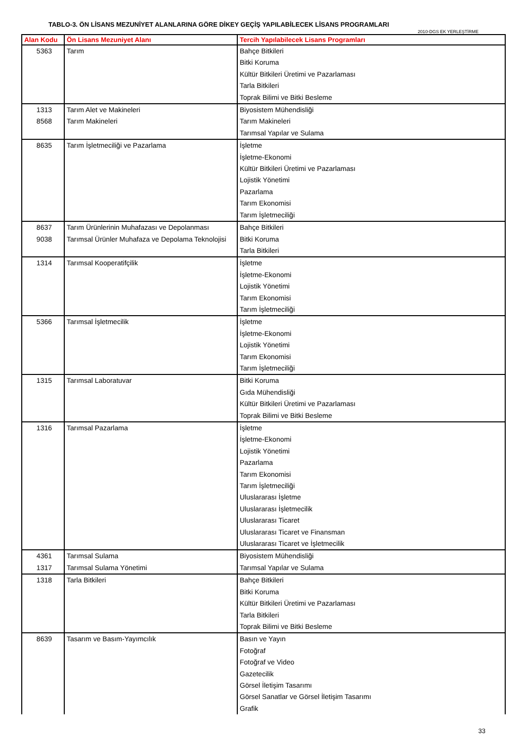TABLO-3. ÖN LİSANS MEZUNİYET ALANLARINA GÖRE DİKEY GEÇİŞ YAPILABİLECEK LİSANS PROGRAMLARI
2010-DGS EK YERLEŞTİRME
| Alan Kodu | Ön Lisans Mezuniyet Alanı | Tercih Yapılabilecek Lisans Programları |
| --- | --- | --- |
| 5363 | Tarım | Bahçe Bitkileri Bitki Koruma Kültür Bitkileri Üretimi ve Pazarlaması Tarla Bitkileri Toprak Bilimi ve Bitki Besleme |
| 1313 8568 | Tarım Alet ve Makineleri Tarım Makineleri | Biyosistem Mühendisliği Tarım Makineleri Tarımsal Yapılar ve Sulama |
| 8635 | Tarım İşletmeciliği ve Pazarlama | İşletme İşletme-Ekonomi Kültür Bitkileri Üretimi ve Pazarlaması Lojistik Yönetimi Pazarlama Tarım Ekonomisi Tarım İşletmeciliği |
| 8637 9038 | Tarım Ürünlerinin Muhafazası ve Depolanması Tarımsal Ürünler Muhafaza ve Depolama Teknolojisi | Bahçe Bitkileri Bitki Koruma Tarla Bitkileri |
| 1314 | Tarımsal Kooperatifçilik | İşletme İşletme-Ekonomi Lojistik Yönetimi Tarım Ekonomisi Tarım İşletmeciliği |
| 5366 | Tarımsal İşletmecilik | İşletme İşletme-Ekonomi Lojistik Yönetimi Tarım Ekonomisi Tarım İşletmeciliği |
| 1315 | Tarımsal Laboratuvar | Bitki Koruma Gıda Mühendisliği Kültür Bitkileri Üretimi ve Pazarlaması Toprak Bilimi ve Bitki Besleme |
| 1316 | Tarımsal Pazarlama | İşletme İşletme-Ekonomi Lojistik Yönetimi Pazarlama Tarım Ekonomisi Tarım İşletmeciliği Uluslararası İşletme Uluslararası İşletmecilik Uluslararası Ticaret Uluslararası Ticaret ve Finansman Uluslararası Ticaret ve İşletmecilik |
| 4361 1317 | Tarımsal Sulama Tarımsal Sulama Yönetimi | Biyosistem Mühendisliği Tarımsal Yapılar ve Sulama |
| 1318 | Tarla Bitkileri | Bahçe Bitkileri Bitki Koruma Kültür Bitkileri Üretimi ve Pazarlaması Tarla Bitkileri Toprak Bilimi ve Bitki Besleme |
| 8639 | Tasarım ve Basım-Yayımcılık | Basın ve Yayın Fotoğraf Fotoğraf ve Video Gazetecilik Görsel İletişim Tasarımı Görsel Sanatlar ve Görsel İletişim Tasarımı Grafik |
33